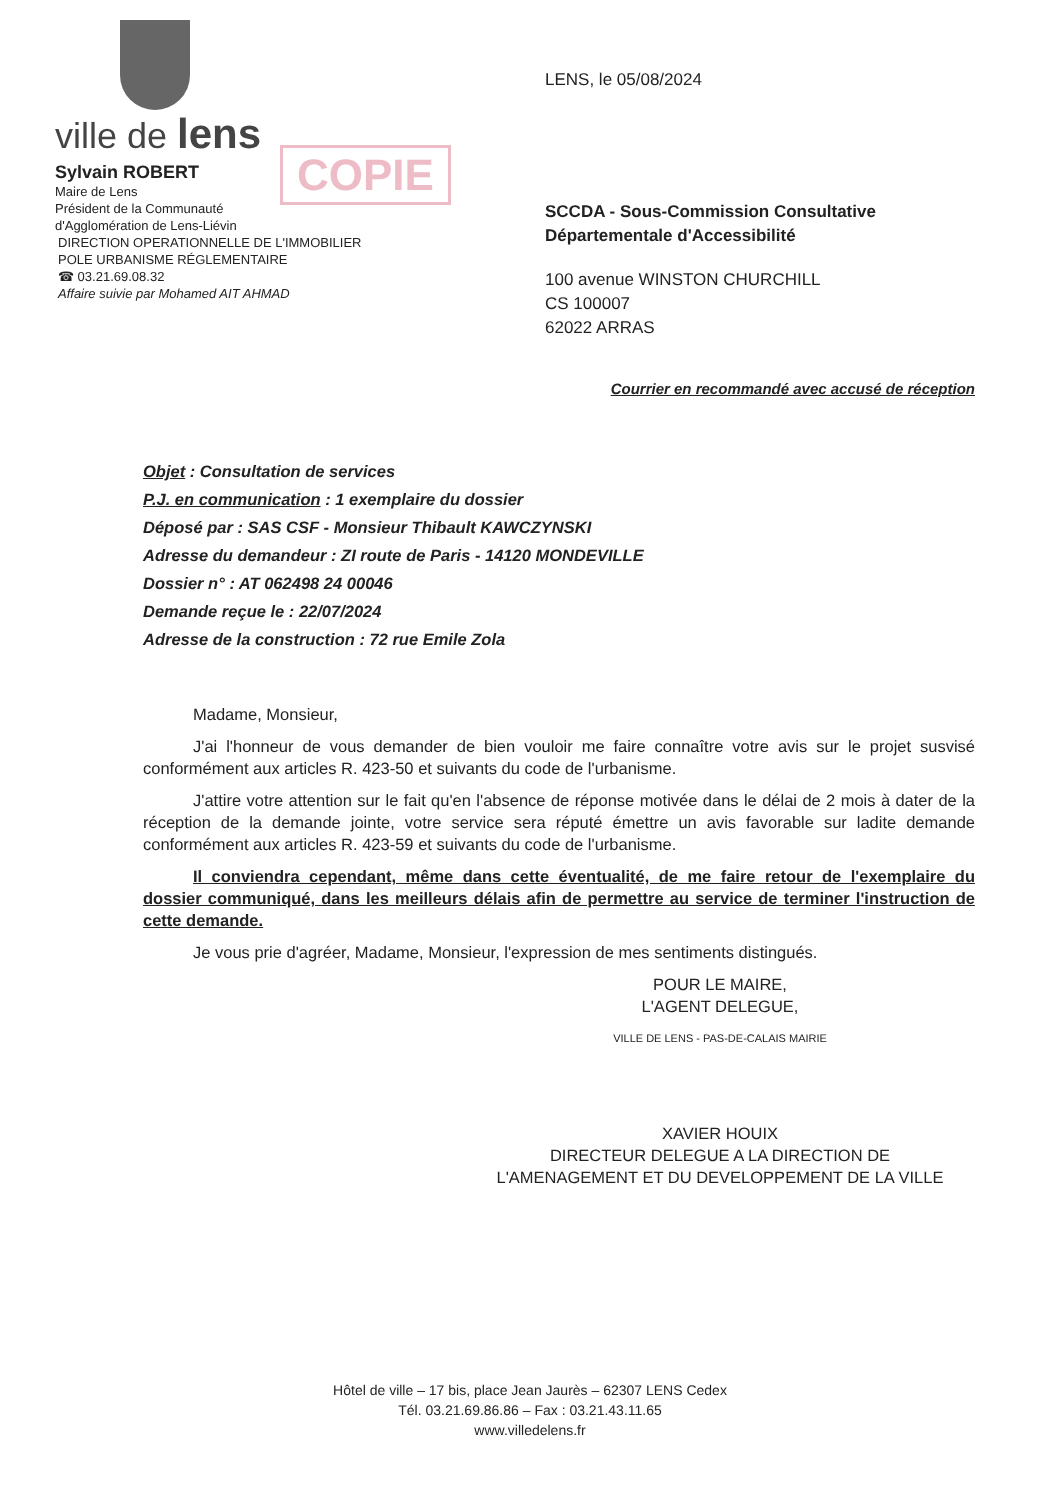COPIE
ville de lens
Sylvain ROBERT
Maire de Lens
Président de la Communauté
d'Agglomération de Lens-Liévin
DIRECTION OPERATIONNELLE DE L'IMMOBILIER
POLE URBANISME RÉGLEMENTAIRE
☎ 03.21.69.08.32
Affaire suivie par Mohamed AIT AHMAD
LENS, le 05/08/2024
SCCDA - Sous-Commission Consultative
Départementale d'Accessibilité
100 avenue WINSTON CHURCHILL
CS 100007
62022 ARRAS
Courrier en recommandé avec accusé de réception
Objet : Consultation de services
P.J. en communication : 1 exemplaire du dossier
Déposé par : SAS CSF - Monsieur Thibault KAWCZYNSKI
Adresse du demandeur : ZI route de Paris - 14120 MONDEVILLE
Dossier n° : AT 062498 24 00046
Demande reçue le : 22/07/2024
Adresse de la construction : 72 rue Emile Zola
Madame, Monsieur,
J'ai l'honneur de vous demander de bien vouloir me faire connaître votre avis sur le projet susvisé conformément aux articles R. 423-50 et suivants du code de l'urbanisme.
J'attire votre attention sur le fait qu'en l'absence de réponse motivée dans le délai de 2 mois à dater de la réception de la demande jointe, votre service sera réputé émettre un avis favorable sur ladite demande conformément aux articles R. 423-59 et suivants du code de l'urbanisme.
Il conviendra cependant, même dans cette éventualité, de me faire retour de l'exemplaire du dossier communiqué, dans les meilleurs délais afin de permettre au service de terminer l'instruction de cette demande.
Je vous prie d'agréer, Madame, Monsieur, l'expression de mes sentiments distingués.
POUR LE MAIRE,
L'AGENT DELEGUE,
VILLE DE LENS - PAS-DE-CALAIS MAIRIE
XAVIER HOUIX
DIRECTEUR DELEGUE A LA DIRECTION DE
L'AMENAGEMENT ET DU DEVELOPPEMENT DE LA VILLE
Hôtel de ville – 17 bis, place Jean Jaurès – 62307 LENS Cedex
Tél. 03.21.69.86.86 – Fax : 03.21.43.11.65
www.villedelens.fr